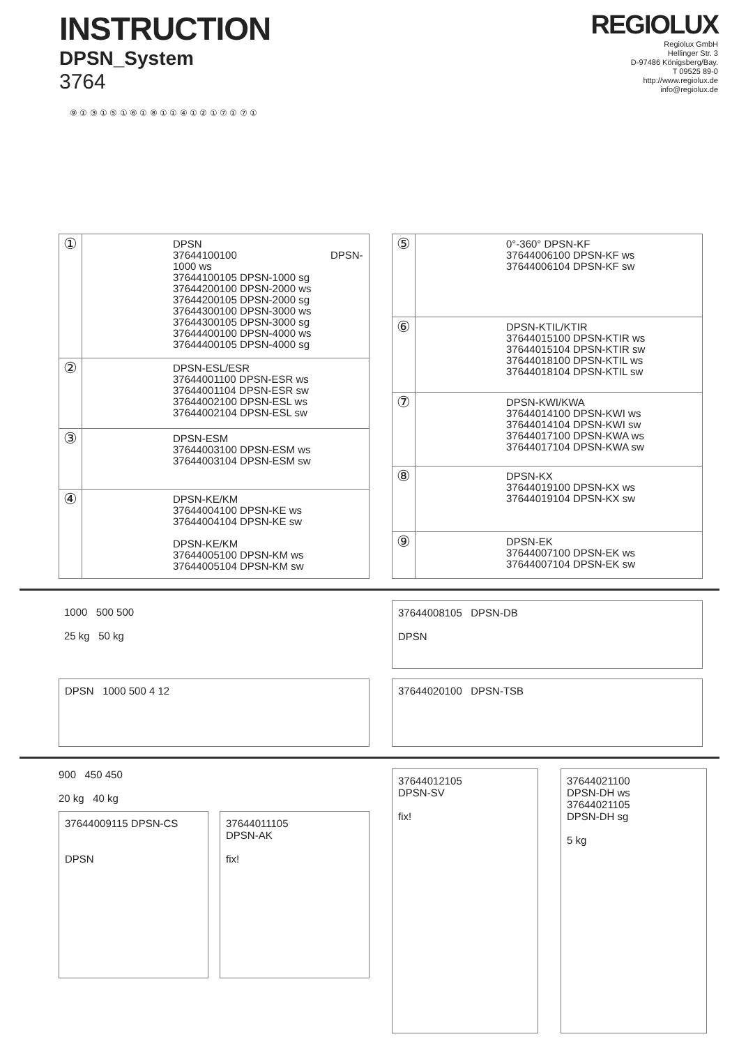INSTRUCTION
DPSN_System
3764
REGIOLUX
Regiolux GmbH
Hellinger Str. 3
D-97486 Königsberg/Bay.
T 09525 89-0
http://www.regiolux.de
info@regiolux.de
⑨ ① ③ ① ⑤ ① ⑥ ① ⑧ ① ① ④ ① ② ① ⑦ ① ⑦ ①
| ① | DPSN 37644100100 DPSN-1000 ws 37644100105 DPSN-1000 sg 37644200100 DPSN-2000 ws 37644200105 DPSN-2000 sg 37644300100 DPSN-3000 ws 37644300105 DPSN-3000 sg 37644400100 DPSN-4000 ws 37644400105 DPSN-4000 sg |
| ② | DPSN-ESL/ESR 37644001100 DPSN-ESR ws 37644001104 DPSN-ESR sw 37644002100 DPSN-ESL ws 37644002104 DPSN-ESL sw |
| ③ | DPSN-ESM 37644003100 DPSN-ESM ws 37644003104 DPSN-ESM sw |
| ④ | DPSN-KE/KM 37644004100 DPSN-KE ws 37644004104 DPSN-KE sw DPSN-KE/KM 37644005100 DPSN-KM ws 37644005104 DPSN-KM sw |
| ⑤ | 0°-360° DPSN-KF 37644006100 DPSN-KF ws 37644006104 DPSN-KF sw |
| ⑥ | DPSN-KTIL/KTIR 37644015100 DPSN-KTIR ws 37644015104 DPSN-KTIR sw 37644018100 DPSN-KTIL ws 37644018104 DPSN-KTIL sw |
| ⑦ | DPSN-KWI/KWA 37644014100 DPSN-KWI ws 37644014104 DPSN-KWI sw 37644017100 DPSN-KWA ws 37644017104 DPSN-KWA sw |
| ⑧ | DPSN-KX 37644019100 DPSN-KX ws 37644019104 DPSN-KX sw |
| ⑨ | DPSN-EK 37644007100 DPSN-EK ws 37644007104 DPSN-EK sw |
1000 500 500
25 kg 50 kg
DPSN 1000 500 4 12
37644008105 DPSN-DB
DPSN
37644020100 DPSN-TSB
900 450 450
20 kg 40 kg
37644009115 DPSN-CS
DPSN
37644011105
DPSN-AK
fix!
37644012105
DPSN-SV
fix!
37644021100
DPSN-DH ws
37644021105
DPSN-DH sg
5 kg